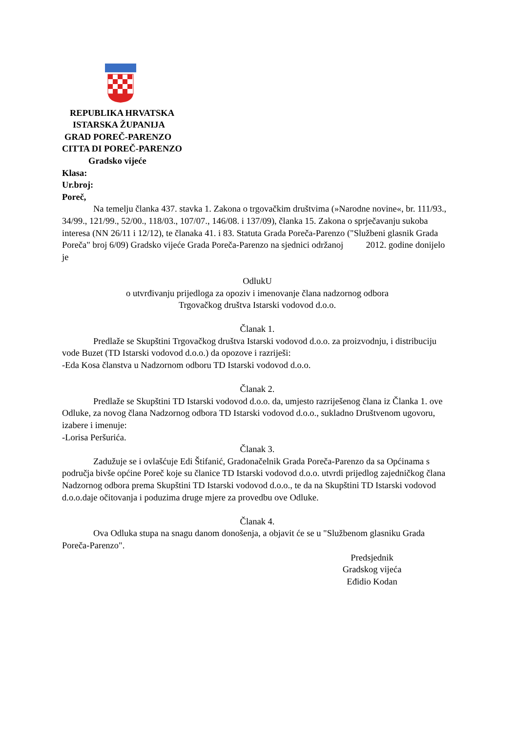REPUBLIKA HRVATSKA
ISTARSKA ŽUPANIJA
GRAD POREČ-PARENZO
CITTA DI POREČ-PARENZO
Gradsko vijeće
Klasa:
Ur.broj:
Poreč,
Na temelju članka 437. stavka 1. Zakona o trgovačkim društvima (»Narodne novine«, br. 111/93., 34/99., 121/99., 52/00., 118/03., 107/07., 146/08. i 137/09), članka 15. Zakona o sprječavanju sukoba interesa (NN 26/11 i 12/12), te članaka 41. i 83. Statuta Grada Poreča-Parenzo ("Službeni glasnik Grada Poreča" broj 6/09) Gradsko vijeće Grada Poreča-Parenzo na sjednici održanoj 2012. godine donijelo je
OdlukU
o utvrđivanju prijedloga za opoziv i imenovanje člana nadzornog odbora
Trgovačkog društva Istarski vodovod d.o.o.
Članak 1.
Predlaže se Skupštini Trgovačkog društva Istarski vodovod d.o.o. za proizvodnju, i distribuciju vode Buzet (TD Istarski vodovod d.o.o.) da opozove i razriješi:
-Eda Kosa članstva u Nadzornom odboru TD Istarski vodovod d.o.o.
Članak 2.
Predlaže se Skupštini TD Istarski vodovod d.o.o. da, umjesto razriješenog člana iz Članka 1. ove Odluke, za novog člana Nadzornog odbora TD Istarski vodovod d.o.o., sukladno Društvenom ugovoru, izabere i imenuje:
-Lorisa Peršurića.
Članak 3.
Zadužuje se i ovlašćuje Edi Štifanić, Gradonačelnik Grada Poreča-Parenzo da sa Općinama s područja bivše općine Poreč koje su članice TD Istarski vodovod d.o.o. utvrdi prijedlog zajedničkog člana Nadzornog odbora prema Skupštini TD Istarski vodovod d.o.o., te da na Skupštini TD Istarski vodovod d.o.o.daje očitovanja i poduzima druge mjere za provedbu ove Odluke.
Članak 4.
Ova Odluka stupa na snagu danom donošenja, a objavit će se u "Službenom glasniku Grada Poreča-Parenzo".
Predsjednik
Gradskog vijeća
Eđidio Kodan